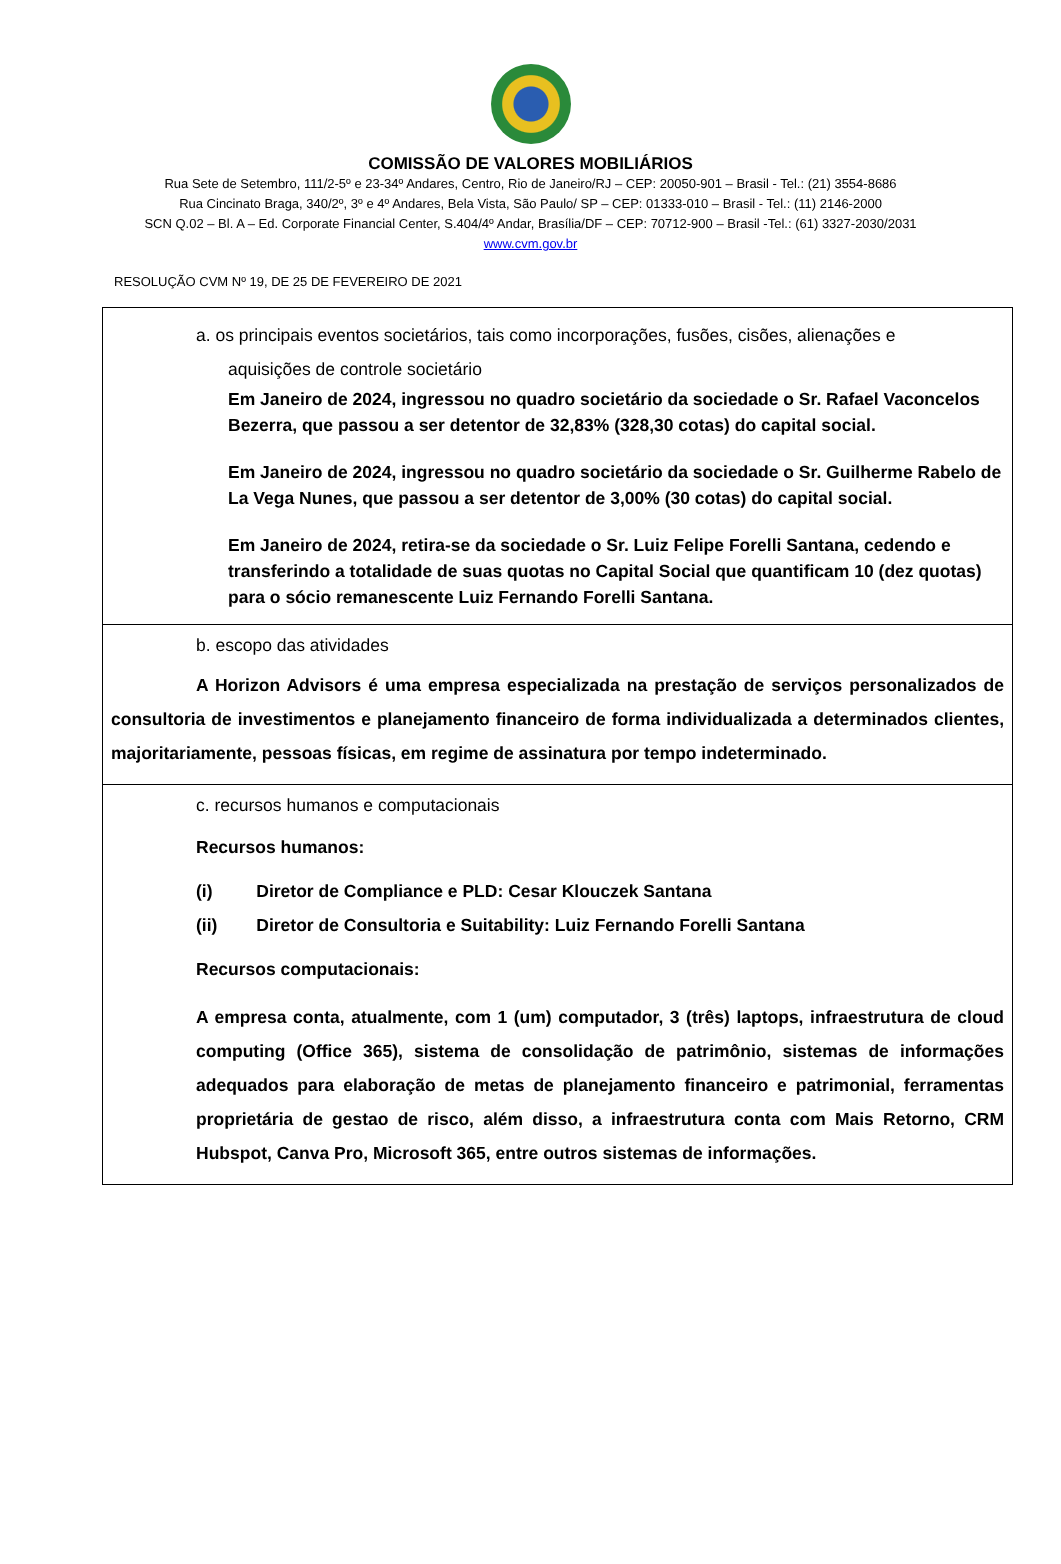COMISSÃO DE VALORES MOBILIÁRIOS
Rua Sete de Setembro, 111/2-5º e 23-34º Andares, Centro, Rio de Janeiro/RJ – CEP: 20050-901 – Brasil - Tel.: (21) 3554-8686
Rua Cincinato Braga, 340/2º, 3º e 4º Andares, Bela Vista, São Paulo/ SP – CEP: 01333-010 – Brasil - Tel.: (11) 2146-2000
SCN Q.02 – Bl. A – Ed. Corporate Financial Center, S.404/4º Andar, Brasília/DF – CEP: 70712-900 – Brasil -Tel.: (61) 3327-2030/2031
www.cvm.gov.br
RESOLUÇÃO CVM Nº 19, DE 25 DE FEVEREIRO DE 2021
| a. os principais eventos societários, tais como incorporações, fusões, cisões, alienações e aquisições de controle societário Em Janeiro de 2024, ingressou no quadro societário da sociedade o Sr. Rafael Vaconcelos Bezerra, que passou a ser detentor de 32,83% (328,30 cotas) do capital social. Em Janeiro de 2024, ingressou no quadro societário da sociedade o Sr. Guilherme Rabelo de La Vega Nunes, que passou a ser detentor de 3,00% (30 cotas) do capital social. Em Janeiro de 2024, retira-se da sociedade o Sr. Luiz Felipe Forelli Santana, cedendo e transferindo a totalidade de suas quotas no Capital Social que quantificam 10 (dez quotas) para o sócio remanescente Luiz Fernando Forelli Santana. |
| b. escopo das atividades A Horizon Advisors é uma empresa especializada na prestação de serviços personalizados de consultoria de investimentos e planejamento financeiro de forma individualizada a determinados clientes, majoritariamente, pessoas físicas, em regime de assinatura por tempo indeterminado. |
| c. recursos humanos e computacionais Recursos humanos: (i) Diretor de Compliance e PLD: Cesar Klouczek Santana (ii) Diretor de Consultoria e Suitability: Luiz Fernando Forelli Santana Recursos computacionais: A empresa conta, atualmente, com 1 (um) computador, 3 (três) laptops, infraestrutura de cloud computing (Office 365), sistema de consolidação de patrimônio, sistemas de informações adequados para elaboração de metas de planejamento financeiro e patrimonial, ferramentas proprietária de gestao de risco, além disso, a infraestrutura conta com Mais Retorno, CRM Hubspot, Canva Pro, Microsoft 365, entre outros sistemas de informações. |